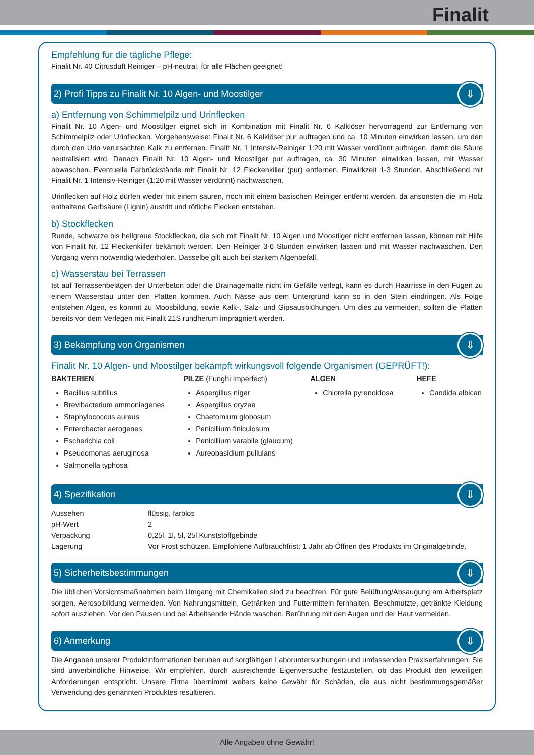Finalit
Empfehlung für die tägliche Pflege:
Finalit Nr. 40 Citrusduft Reiniger – pH-neutral, für alle Flächen geeignet!
2) Profi Tipps zu Finalit Nr. 10 Algen- und Moostilger ⇓
a) Entfernung von Schimmelpilz und Urinflecken
Finalit Nr. 10 Algen- und Moostilger eignet sich in Kombination mit Finalit Nr. 6 Kalklöser hervorragend zur Entfernung von Schimmelpilz oder Urinflecken. Vorgehensweise: Finalit Nr. 6 Kalklöser pur auftragen und ca. 10 Minuten einwirken lassen, um den durch den Urin verursachten Kalk zu entfernen. Finalit Nr. 1 Intensiv-Reiniger 1:20 mit Wasser verdünnt auftragen, damit die Säure neutralisiert wird. Danach Finalit Nr. 10 Algen- und Moostilger pur auftragen, ca. 30 Minuten einwirken lassen, mit Wasser abwaschen. Eventuelle Farbrückstände mit Finalit Nr. 12 Fleckenkiller (pur) entfernen, Einwirkzeit 1-3 Stunden. Abschließend mit Finalit Nr. 1 Intensiv-Reiniger (1:20 mit Wasser verdünnt) nachwaschen.
Urinflecken auf Holz dürfen weder mit einem sauren, noch mit einem basischen Reiniger entfernt werden, da ansonsten die im Holz enthaltene Gerbsäure (Lignin) austritt und rötliche Flecken entstehen.
b) Stockflecken
Runde, schwarze bis hellgraue Stockflecken, die sich mit Finalit Nr. 10 Algen und Moostilger nicht entfernen lassen, können mit Hilfe von Finalit Nr. 12 Fleckenkiller bekämpft werden. Den Reiniger 3-6 Stunden einwirken lassen und mit Wasser nachwaschen. Den Vorgang wenn notwendig wiederholen. Dasselbe gilt auch bei starkem Algenbefall.
c) Wasserstau bei Terrassen
Ist auf Terrassenbelägen der Unterbeton oder die Drainagematte nicht im Gefälle verlegt, kann es durch Haarrisse in den Fugen zu einem Wasserstau unter den Platten kommen. Auch Nässe aus dem Untergrund kann so in den Stein eindringen. Als Folge entstehen Algen, es kommt zu Moosbildung, sowie Kalk-, Salz- und Gipsausblühungen. Um dies zu vermeiden, sollten die Platten bereits vor dem Verlegen mit Finalit 21S rundherum imprägniert werden.
3) Bekämpfung von Organismen ⇓
Finalit Nr. 10 Algen- und Moostilger bekämpft wirkungsvoll folgende Organismen (GEPRÜFT!):
BAKTERIEN
Bacillus subtilius
Brevibacterium ammoniagenes
Staphylococcus aureus
Enterobacter aerogenes
Escherichia coli
Pseudomonas aeruginosa
Salmonella typhosa
PILZE (Funghi Imperfecti)
Aspergillus niger
Aspergillus oryzae
Chaetomium globosum
Penicillium finiculosum
Penicillium varabile (glaucum)
Aureobasidium pullulans
ALGEN
Chlorella pyrenoidosa
HEFE
Candida albican
4) Spezifikation ⇓
| Aussehen | flüssig, farblos |
| pH-Wert | 2 |
| Verpackung | 0,25l, 1l, 5l, 25l Kunststoffgebinde |
| Lagerung | Vor Frost schützen. Empfohlene Aufbrauchfrist: 1 Jahr ab Öffnen des Produkts im Originalgebinde. |
5) Sicherheitsbestimmungen ⇓
Die üblichen Vorsichtsmaßnahmen beim Umgang mit Chemikalien sind zu beachten. Für gute Belüftung/Absaugung am Arbeitsplatz sorgen. Aerosolbildung vermeiden. Von Nahrungsmitteln, Getränken und Futtermitteln fernhalten. Beschmutzte, getränkte Kleidung sofort ausziehen. Vor den Pausen und bei Arbeitsende Hände waschen. Berührung mit den Augen und der Haut vermeiden.
6) Anmerkung ⇓
Die Angaben unserer Produktinformationen beruhen auf sorgfältigen Laboruntersuchungen und umfassenden Praxiserfahrungen. Sie sind unverbindliche Hinweise. Wir empfehlen, durch ausreichende Eigenversuche festzustellen, ob das Produkt den jeweiligen Anforderungen entspricht. Unsere Firma übernimmt weiters keine Gewähr für Schäden, die aus nicht bestimmungsgemäßer Verwendung des genannten Produktes resultieren.
Alle Angaben ohne Gewähr!